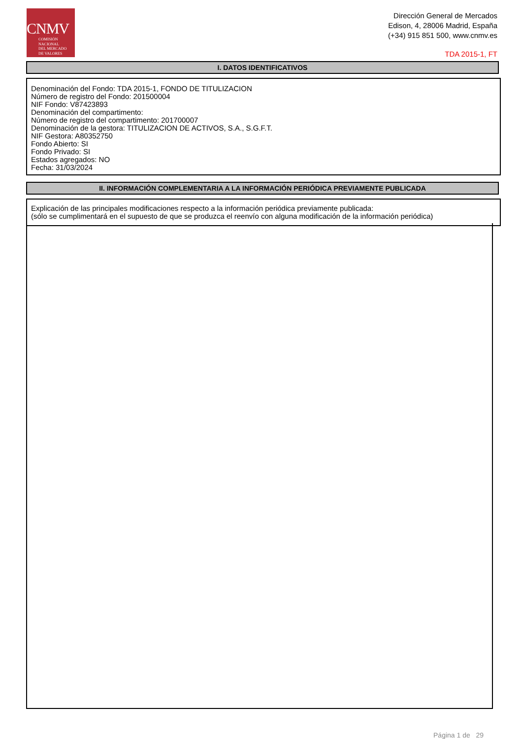CNMV
COMISIÓN
NACIONAL
DEL MERCADO
DE VALORES
Dirección General de Mercados
Edison, 4, 28006 Madrid, España
(+34) 915 851 500, www.cnmv.es
TDA 2015-1, FT
I. DATOS IDENTIFICATIVOS
Denominación del Fondo: TDA 2015-1, FONDO DE TITULIZACION
Número de registro del Fondo: 201500004
NIF Fondo: V87423893
Denominación del compartimento:
Número de registro del compartimento: 201700007
Denominación de la gestora: TITULIZACION DE ACTIVOS, S.A., S.G.F.T.
NIF Gestora: A80352750
Fondo Abierto: SI
Fondo Privado: SI
Estados agregados: NO
Fecha: 31/03/2024
II. INFORMACIÓN COMPLEMENTARIA A LA INFORMACIÓN PERIÓDICA PREVIAMENTE PUBLICADA
Explicación de las principales modificaciones respecto a la información periódica previamente publicada:
(sólo se cumplimentará en el supuesto de que se produzca el reenvío con alguna modificación de la información periódica)
Página 1 de 29